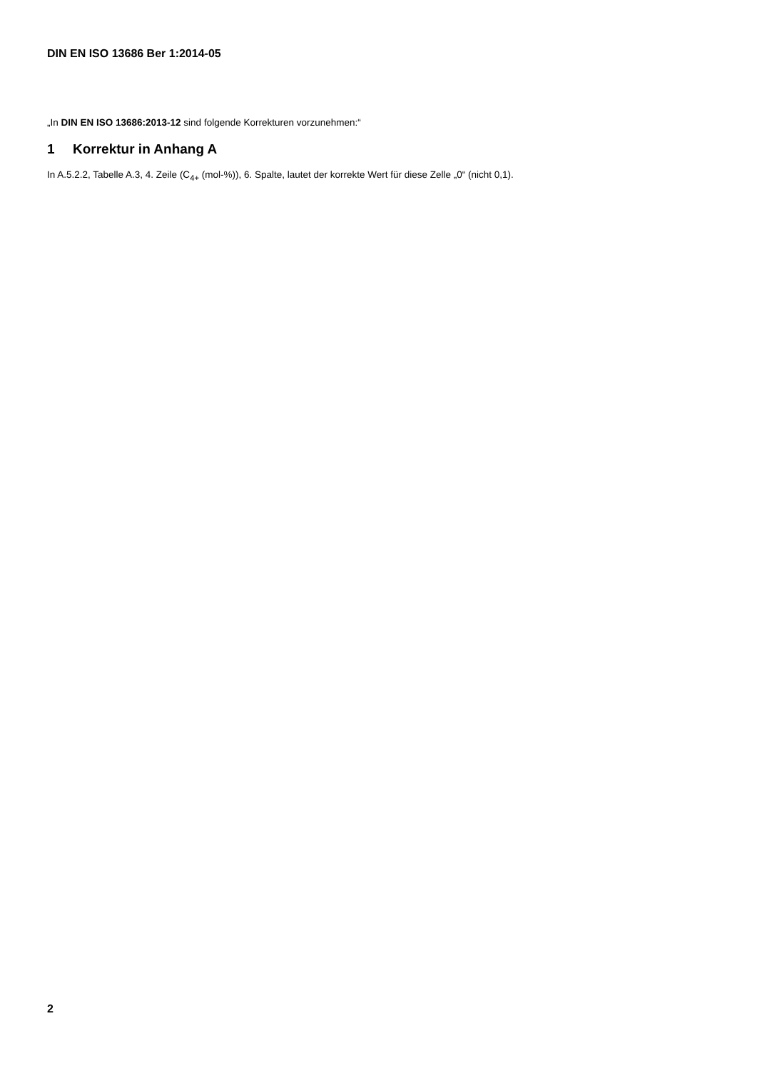DIN EN ISO 13686 Ber 1:2014-05
„In DIN EN ISO 13686:2013-12 sind folgende Korrekturen vorzunehmen:“
1 Korrektur in Anhang A
In A.5.2.2, Tabelle A.3, 4. Zeile (C<sub>4+</sub> (mol-%)), 6. Spalte, lautet der korrekte Wert für diese Zelle „0“ (nicht 0,1).
2